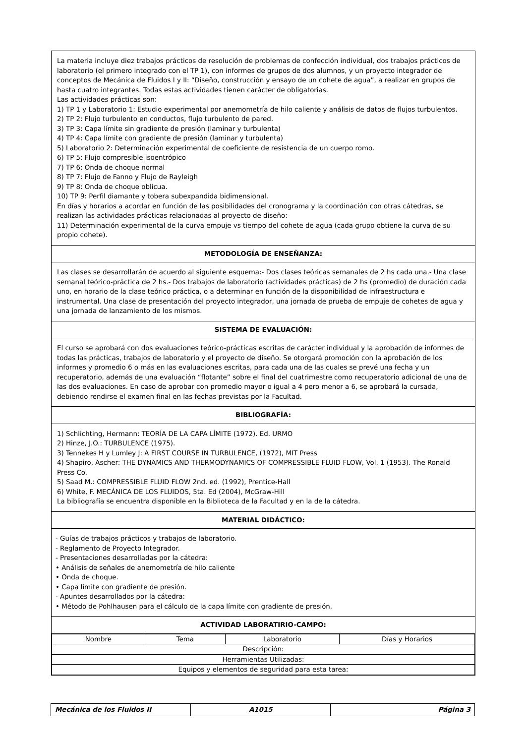La materia incluye diez trabajos prácticos de resolución de problemas de confección individual, dos trabajos prácticos de laboratorio (el primero integrado con el TP 1), con informes de grupos de dos alumnos, y un proyecto integrador de conceptos de Mecánica de Fluidos I y II: “Diseño, construcción y ensayo de un cohete de agua”, a realizar en grupos de hasta cuatro integrantes. Todas estas actividades tienen carácter de obligatorias.
Las actividades prácticas son:
1) TP 1 y Laboratorio 1: Estudio experimental por anemometría de hilo caliente y análisis de datos de flujos turbulentos.
2) TP 2: Flujo turbulento en conductos, flujo turbulento de pared.
3) TP 3: Capa límite sin gradiente de presión (laminar y turbulenta)
4) TP 4: Capa límite con gradiente de presión (laminar y turbulenta)
5) Laboratorio 2: Determinación experimental de coeficiente de resistencia de un cuerpo romo.
6) TP 5: Flujo compresible isoentrópico
7) TP 6: Onda de choque normal
8) TP 7: Flujo de Fanno y Flujo de Rayleigh
9) TP 8: Onda de choque oblicua.
10) TP 9: Perfil diamante y tobera subexpandida bidimensional.
En días y horarios a acordar en función de las posibilidades del cronograma y la coordinación con otras cátedras, se realizan las actividades prácticas relacionadas al proyecto de diseño:
11) Determinación experimental de la curva empuje vs tiempo del cohete de agua (cada grupo obtiene la curva de su propio cohete).
METODOLOGÍA DE ENSEÑANZA:
Las clases se desarrollarán de acuerdo al siguiente esquema:- Dos clases teóricas semanales de 2 hs cada una.- Una clase semanal teórico-práctica de 2 hs.- Dos trabajos de laboratorio (actividades prácticas) de 2 hs (promedio) de duración cada uno, en horario de la clase teórico práctica, o a determinar en función de la disponibilidad de infraestructura e instrumental. Una clase de presentación del proyecto integrador, una jornada de prueba de empuje de cohetes de agua y una jornada de lanzamiento de los mismos.
SISTEMA DE EVALUACIÓN:
El curso se aprobará con dos evaluaciones teórico-prácticas escritas de carácter individual y la aprobación de informes de todas las prácticas, trabajos de laboratorio y el proyecto de diseño. Se otorgará promoción con la aprobación de los informes y promedio 6 o más en las evaluaciones escritas, para cada una de las cuales se prevé una fecha y un recuperatorio, además de una evaluación “flotante” sobre el final del cuatrimestre como recuperatorio adicional de una de las dos evaluaciones. En caso de aprobar con promedio mayor o igual a 4 pero menor a 6, se aprobará la cursada, debiendo rendirse el examen final en las fechas previstas por la Facultad.
BIBLIOGRAFÍA:
1) Schlichting, Hermann: TEORÍA DE LA CAPA LÍMITE (1972). Ed. URMO
2) Hinze, J.O.: TURBULENCE (1975).
3) Tennekes H y Lumley J: A FIRST COURSE IN TURBULENCE, (1972), MIT Press
4) Shapiro, Ascher: THE DYNAMICS AND THERMODYNAMICS OF COMPRESSIBLE FLUID FLOW, Vol. 1 (1953). The Ronald Press Co.
5) Saad M.: COMPRESSIBLE FLUID FLOW 2nd. ed. (1992), Prentice-Hall
6) White, F. MECÁNICA DE LOS FLUIDOS, 5ta. Ed (2004), McGraw-Hill
La bibliografía se encuentra disponible en la Biblioteca de la Facultad y en la de la cátedra.
MATERIAL DIDÁCTICO:
- Guías de trabajos prácticos y trabajos de laboratorio.
- Reglamento de Proyecto Integrador.
- Presentaciones desarrolladas por la cátedra:
• Análisis de señales de anemometría de hilo caliente
• Onda de choque.
• Capa límite con gradiente de presión.
- Apuntes desarrollados por la cátedra:
• Método de Pohlhausen para el cálculo de la capa límite con gradiente de presión.
ACTIVIDAD LABORATIRIO-CAMPO:
| Nombre | Tema | Laboratorio | Días y Horarios |
| Descripción: | | | |
| Herramientas Utilizadas: | | | |
| Equipos y elementos de seguridad para esta tarea: | | | |
| Mecánica de los Fluidos II | A1015 | Página 3 |